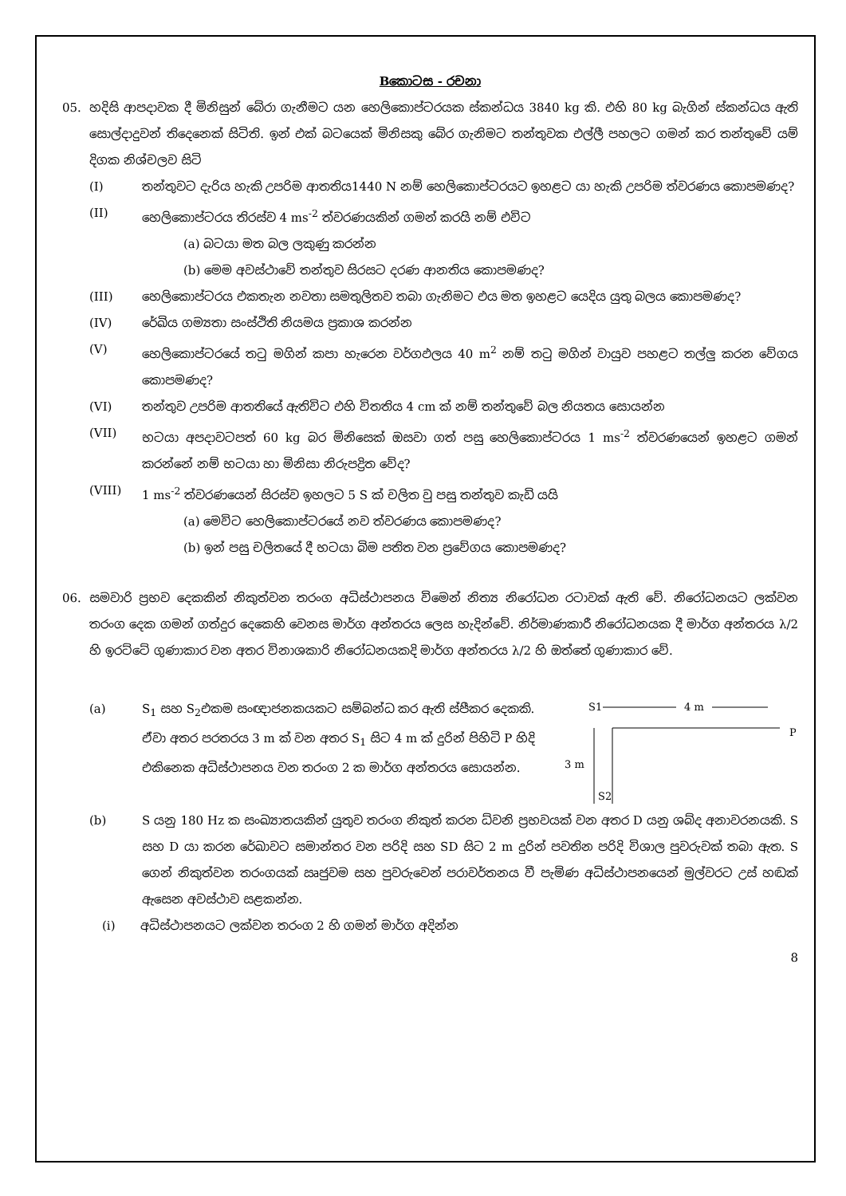Bකොටස - රචනා
05.
හදිසි ආපදාවක දී මිනිසුන් බේරා ගැනීමට යන හෙලිකොප්ටරයක ස්කන්ධය 3840 kg කි. එහි 80 kg බැගින් ස්කන්ධය ඇති සොල්දාදුවන් තිදෙනෙක් සිටිති. ඉන් එක් බටයෙක් මිනිසකු බේර ගැනිමට තන්තුවක එල්ලී පහලට ගමන් කර තන්තුවේ යම් දිගක නිශ්චලව සිටි
(I)
තන්තුවට දැරිය හැකි උපරිම ආතතිය1440 N නම් හෙලිකොප්ටරයට ඉහළට යා හැකි උපරිම ත්වරණය කොපමණද?
(II)
හෙලිකොප්ටරය තිරස්ව 4 ms<sup>-2</sup> ත්වරණයකින් ගමන් කරයි නම් එවිට
(a) බටයා මත බල ලකුණු කරන්න
(b) මෙම අවස්ථාවේ තන්තුව සිරසට දරණ ආනතිය කොපමණද?
(III)
හෙලිකොප්ටරය එකතැන නවතා සමතුලිතව තබා ගැනිමට එය මත ඉහළට යෙදිය යුතු බලය කොපමණද?
(IV)
රේඛිය ගම්‍යතා සංස්ථිති නියමය ප්‍රකාශ කරන්න
(V)
හෙලිකොප්ටරයේ තටු මගින් කපා හැරෙන වර්ගඵලය 40 m<sup>2</sup> නම් තටු මගින් වායුව පහළට තල්ලු කරන වේගය කොපමණද?
(VI)
තන්තුව උපරිම ආතතියේ ඇතිවිට එහි විතතිය 4 cm ක් නම් තන්තුවේ බල නියතය සොයන්න
(VII)
භටයා අපදාවටපත් 60 kg බර මිනිසෙක් ඔසවා ගත් පසු හෙලිකොප්ටරය 1 ms<sup>-2</sup> ත්වරණයෙන් ඉහළට ගමන් කරන්නේ නම් භටයා හා මිනිසා නිරුපද්‍රිත වේද?
(VIII)
1 ms<sup>-2</sup> ත්වරණයෙන් සිරස්ව ඉහලට 5 S ක් චලිත වු පසු තන්තුව කැඩි යයි
(a) මෙවිට හෙලිකොප්ටරයේ නව ත්වරණය කොපමණද?
(b) ඉන් පසු චලිතයේ දී භටයා බිම පතිත වන ප්‍රවේගය කොපමණද?
06.
සමවාරි ප්‍රභව දෙකකින් නිකුත්වන තරංග අධිස්ථාපනය විමෙන් නිත්‍ය නිරෝධන රටාවක් ඇති වේ. නිරෝධනයට ලක්වන තරංග දෙක ගමන් ගත්දුර දෙකෙහි වෙනස මාර්ග අන්තරය ලෙස හැදින්වේ. නිර්මාණකාරී නිරෝධනයක දී මාර්ග අන්තරය λ/2 හි ඉරට්ටේ ගුණාකාර වන අතර විනාශකාරි නිරෝධනයකදි මාර්ග අන්තරය λ/2 හි ඔත්තේ ගුණාකාර වේ.
(a)
S<sub>1</sub> සහ S<sub>2</sub>එකම සංඥාජනකයකට සම්බන්ධ කර ඇති ස්පීකර දෙකකි. ඒවා අතර පරතරය 3 m ක් වන අතර S<sub>1</sub> සිට 4 m ක් දුරින් පිහිටි P හිදි එකිනෙක අධිස්ථාපනය වන තරංග 2 ක මාර්ග අන්තරය සොයන්න.
S1
4 m
P
3 m
S2
(b)
S යනු 180 Hz ක සංඛ්‍යාතයකින් යුතුව තරංග නිකුත් කරන ධ්වනි ප්‍රභවයක් වන අතර D යනු ශබ්ද අනාවරනයකි. S සහ D යා කරන රේඛාවට සමාන්තර වන පරිදි සහ SD සිට 2 m දුරින් පවතින පරිදි විශාල පුවරුවක් තබා ඇත. S ගෙන් නිකුත්වන තරංගයක් ඍජුවම සහ පුවරුවෙන් පරාවර්තනය වී පැමිණ අධිස්ථාපනයෙන් මුල්වරට උස් හඬක් ඇසෙන අවස්ථාව සළකන්න.
(i)
අධිස්ථාපනයට ලක්වන තරංග 2 හි ගමන් මාර්ග අදින්න
8